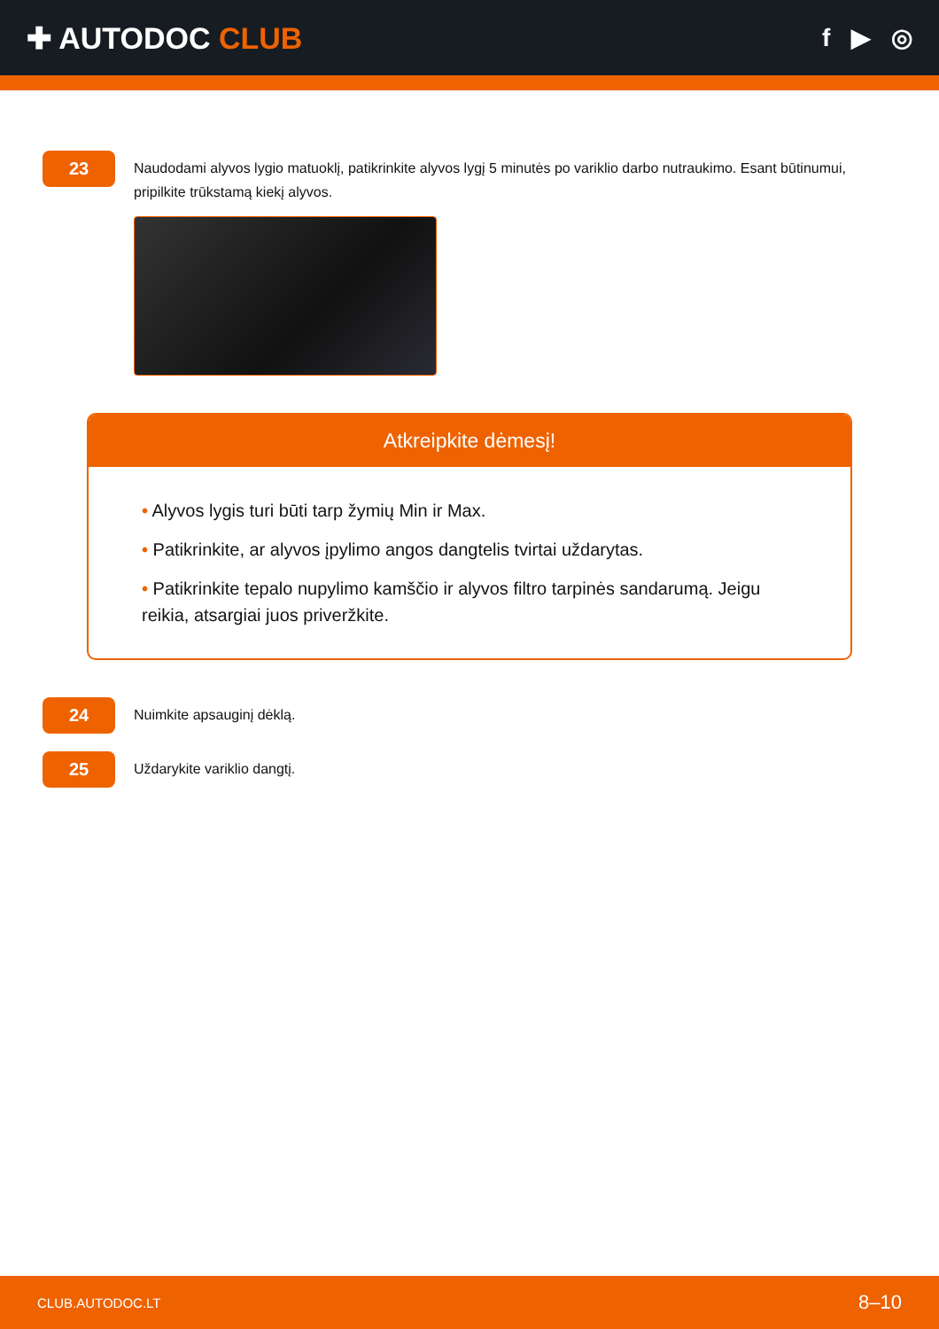✚ AUTODOC CLUB
f ▶ ◎
23
Naudodami alyvos lygio matuoklį, patikrinkite alyvos lygį 5 minutės po variklio darbo nutraukimo. Esant būtinumui, pripilkite trūkstamą kiekį alyvos.
Atkreipkite dėmesį!
• Alyvos lygis turi būti tarp žymių Min ir Max.
• Patikrinkite, ar alyvos įpylimo angos dangtelis tvirtai uždarytas.
• Patikrinkite tepalo nupylimo kamščio ir alyvos filtro tarpinės sandarumą. Jeigu reikia, atsargiai juos priveržkite.
24
Nuimkite apsauginį dėklą.
25
Uždarykite variklio dangtį.
CLUB.AUTODOC.LT 8–10